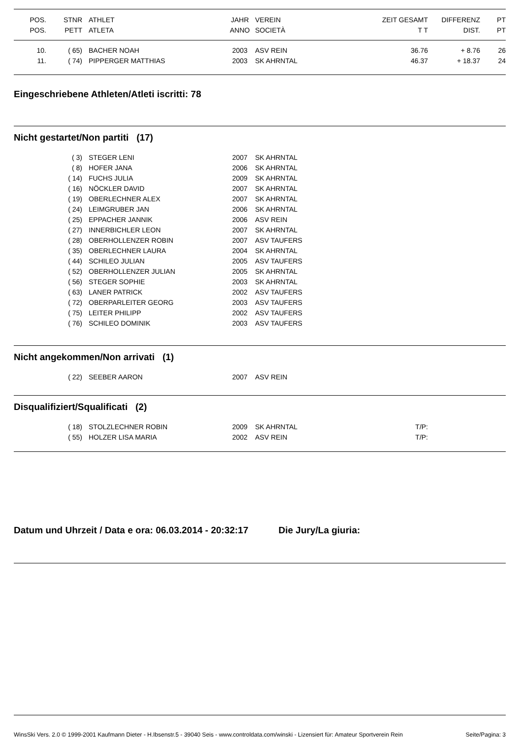| POS. | STNR | ATHLET | JAHR | VEREIN ZEIT GESAMT | DIFFERENZ | PT |
| --- | --- | --- | --- | --- | --- | --- |
| POS. | PETT | ATLETA | ANNO | SOCIETÀ T T | DIST. | PT |
| 10. | ( 65) | BACHER NOAH | 2003 | ASV REIN 36.76 | + 8.76 | 26 |
| 11. | ( 74) | PIPPERGER MATTHIAS | 2003 | SK AHRNTAL 46.37 | + 18.37 | 24 |
Eingeschriebene Athleten/Atleti iscritti: 78
Nicht gestartet/Non partiti (17)
| | ( 3) | STEGER LENI | 2007 | SK AHRNTAL |
| | ( 8) | HOFER JANA | 2006 | SK AHRNTAL |
| | ( 14) | FUCHS JULIA | 2009 | SK AHRNTAL |
| | ( 16) | NÖCKLER DAVID | 2007 | SK AHRNTAL |
| | ( 19) | OBERLECHNER ALEX | 2007 | SK AHRNTAL |
| | ( 24) | LEIMGRUBER JAN | 2006 | SK AHRNTAL |
| | ( 25) | EPPACHER JANNIK | 2006 | ASV REIN |
| | ( 27) | INNERBICHLER LEON | 2007 | SK AHRNTAL |
| | ( 28) | OBERHOLLENZER ROBIN | 2007 | ASV TAUFERS |
| | ( 35) | OBERLECHNER LAURA | 2004 | SK AHRNTAL |
| | ( 44) | SCHILEO JULIAN | 2005 | ASV TAUFERS |
| | ( 52) | OBERHOLLENZER JULIAN | 2005 | SK AHRNTAL |
| | ( 56) | STEGER SOPHIE | 2003 | SK AHRNTAL |
| | ( 63) | LANER PATRICK | 2002 | ASV TAUFERS |
| | ( 72) | OBERPARLEITER GEORG | 2003 | ASV TAUFERS |
| | ( 75) | LEITER PHILIPP | 2002 | ASV TAUFERS |
| | ( 76) | SCHILEO DOMINIK | 2003 | ASV TAUFERS |
Nicht angekommen/Non arrivati (1)
| | ( 22) | SEEBER AARON | 2007 | ASV REIN |
Disqualifiziert/Squalificati (2)
| | ( 18) | STOLZLECHNER ROBIN | 2009 | SK AHRNTAL T/P: | |
| | ( 55) | HOLZER LISA MARIA | 2002 | ASV REIN T/P: | |
Datum und Uhrzeit / Data e ora: 06.03.2014 - 20:32:17 Die Jury/La giuria:
WinsSki Vers. 2.0 © 1999-2001 Kaufmann Dieter - H.Ibsenstr.5 - 39040 Seis - www.controldata.com/winski - Lizensiert für: Amateur Sportverein Rein Seite/Pagina: 3